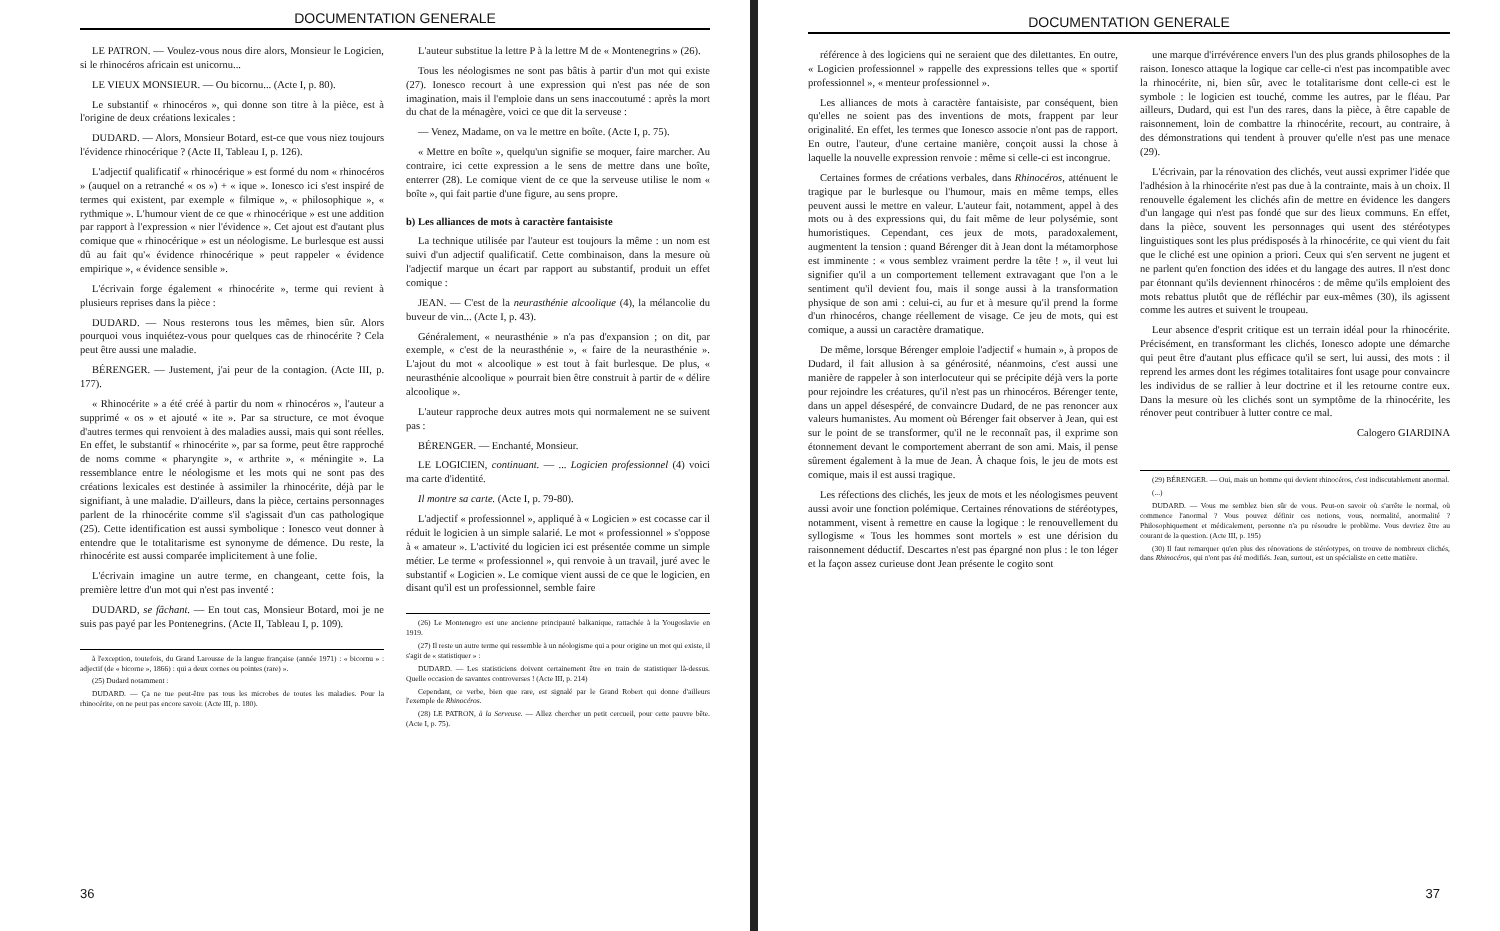DOCUMENTATION GENERALE
LE PATRON. — Voulez-vous nous dire alors, Monsieur le Logicien, si le rhinocéros africain est unicornu...
LE VIEUX MONSIEUR. — Ou bicornu... (Acte I, p. 80).
Le substantif « rhinocéros », qui donne son titre à la pièce, est à l'origine de deux créations lexicales :
DUDARD. — Alors, Monsieur Botard, est-ce que vous niez toujours l'évidence rhinocérique ? (Acte II, Tableau I, p. 126).
L'adjectif qualificatif « rhinocérique » est formé du nom « rhinocéros » (auquel on a retranché « os ») + « ique ». Ionesco ici s'est inspiré de termes qui existent, par exemple « filmique », « philosophique », « rythmique ». L'humour vient de ce que « rhinocérique » est une addition par rapport à l'expression « nier l'évidence ». Cet ajout est d'autant plus comique que « rhinocérique » est un néologisme. Le burlesque est aussi dû au fait qu'« évidence rhinocérique » peut rappeler « évidence empirique », « évidence sensible ».
L'écrivain forge également « rhinocérite », terme qui revient à plusieurs reprises dans la pièce :
DUDARD. — Nous resterons tous les mêmes, bien sûr. Alors pourquoi vous inquiétez-vous pour quelques cas de rhinocérite ? Cela peut être aussi une maladie.
BÉRENGER. — Justement, j'ai peur de la contagion. (Acte III, p. 177).
« Rhinocérite » a été créé à partir du nom « rhinocéros », l'auteur a supprimé « os » et ajouté « ite ». Par sa structure, ce mot évoque d'autres termes qui renvoient à des maladies aussi, mais qui sont réelles. En effet, le substantif « rhinocérite », par sa forme, peut être rapproché de noms comme « pharyngite », « arthrite », « méningite ». La ressemblance entre le néologisme et les mots qui ne sont pas des créations lexicales est destinée à assimiler la rhinocérite, déjà par le signifiant, à une maladie. D'ailleurs, dans la pièce, certains personnages parlent de la rhinocérite comme s'il s'agissait d'un cas pathologique (25). Cette identification est aussi symbolique : Ionesco veut donner à entendre que le totalitarisme est synonyme de démence. Du reste, la rhinocérite est aussi comparée implicitement à une folie.
L'écrivain imagine un autre terme, en changeant, cette fois, la première lettre d'un mot qui n'est pas inventé :
DUDARD, se fâchant. — En tout cas, Monsieur Botard, moi je ne suis pas payé par les Pontenegrins. (Acte II, Tableau I, p. 109).
à l'exception, toutefois, du Grand Larousse de la langue française (année 1971) : « bicornu » : adjectif (de « bicorne », 1866) : qui a deux cornes ou pointes (rare) ».
(25) Dudard notamment :
DUDARD. — Ça ne tue peut-être pas tous les microbes de toutes les maladies. Pour la rhinocérite, on ne peut pas encore savoir. (Acte III, p. 180).
L'auteur substitue la lettre P à la lettre M de « Montenegrins » (26).
Tous les néologismes ne sont pas bâtis à partir d'un mot qui existe (27). Ionesco recourt à une expression qui n'est pas née de son imagination, mais il l'emploie dans un sens inaccoutumé : après la mort du chat de la ménagère, voici ce que dit la serveuse :
— Venez, Madame, on va le mettre en boîte. (Acte I, p. 75).
« Mettre en boîte », quelqu'un signifie se moquer, faire marcher. Au contraire, ici cette expression a le sens de mettre dans une boîte, enterrer (28). Le comique vient de ce que la serveuse utilise le nom « boîte », qui fait partie d'une figure, au sens propre.
b) Les alliances de mots à caractère fantaisiste
La technique utilisée par l'auteur est toujours la même : un nom est suivi d'un adjectif qualificatif. Cette combinaison, dans la mesure où l'adjectif marque un écart par rapport au substantif, produit un effet comique :
JEAN. — C'est de la neurasthénie alcoolique (4), la mélancolie du buveur de vin... (Acte I, p. 43).
Généralement, « neurasthénie » n'a pas d'expansion ; on dit, par exemple, « c'est de la neurasthénie », « faire de la neurasthénie ». L'ajout du mot « alcoolique » est tout à fait burlesque. De plus, « neurasthénie alcoolique » pourrait bien être construit à partir de « délire alcoolique ».
L'auteur rapproche deux autres mots qui normalement ne se suivent pas :
BÉRENGER. — Enchanté, Monsieur.
LE LOGICIEN, continuant. — ... Logicien professionnel (4) voici ma carte d'identité.
Il montre sa carte. (Acte I, p. 79-80).
L'adjectif « professionnel », appliqué à « Logicien » est cocasse car il réduit le logicien à un simple salarié. Le mot « professionnel » s'oppose à « amateur ». L'activité du logicien ici est présentée comme un simple métier. Le terme « professionnel », qui renvoie à un travail, juré avec le substantif « Logicien ». Le comique vient aussi de ce que le logicien, en disant qu'il est un professionnel, semble faire
(26) Le Montenegro est une ancienne principauté balkanique, rattachée à la Yougoslavie en 1919.
(27) Il reste un autre terme qui ressemble à un néologisme qui a pour origine un mot qui existe, il s'agit de « statistiquer » :
DUDARD. — Les statisticiens doivent certainement être en train de statistiquer là-dessus. Quelle occasion de savantes controverses ! (Acte III, p. 214)
Cependant, ce verbe, bien que rare, est signalé par le Grand Robert qui donne d'ailleurs l'exemple de Rhinocéros.
(28) LE PATRON, à la Serveuse. — Allez chercher un petit cercueil, pour cette pauvre bête. (Acte I, p. 75).
36
DOCUMENTATION GENERALE
référence à des logiciens qui ne seraient que des dilettantes. En outre, « Logicien professionnel » rappelle des expressions telles que « sportif professionnel », « menteur professionnel ».
Les alliances de mots à caractère fantaisiste, par conséquent, bien qu'elles ne soient pas des inventions de mots, frappent par leur originalité. En effet, les termes que Ionesco associe n'ont pas de rapport. En outre, l'auteur, d'une certaine manière, conçoit aussi la chose à laquelle la nouvelle expression renvoie : même si celle-ci est incongrue.
Certaines formes de créations verbales, dans Rhinocéros, atténuent le tragique par le burlesque ou l'humour, mais en même temps, elles peuvent aussi le mettre en valeur. L'auteur fait, notamment, appel à des mots ou à des expressions qui, du fait même de leur polysémie, sont humoristiques. Cependant, ces jeux de mots, paradoxalement, augmentent la tension : quand Bérenger dit à Jean dont la métamorphose est imminente : « vous semblez vraiment perdre la tête ! », il veut lui signifier qu'il a un comportement tellement extravagant que l'on a le sentiment qu'il devient fou, mais il songe aussi à la transformation physique de son ami : celui-ci, au fur et à mesure qu'il prend la forme d'un rhinocéros, change réellement de visage. Ce jeu de mots, qui est comique, a aussi un caractère dramatique.
De même, lorsque Bérenger emploie l'adjectif « humain », à propos de Dudard, il fait allusion à sa générosité, néanmoins, c'est aussi une manière de rappeler à son interlocuteur qui se précipite déjà vers la porte pour rejoindre les créatures, qu'il n'est pas un rhinocéros. Bérenger tente, dans un appel désespéré, de convaincre Dudard, de ne pas renoncer aux valeurs humanistes. Au moment où Bérenger fait observer à Jean, qui est sur le point de se transformer, qu'il ne le reconnaît pas, il exprime son étonnement devant le comportement aberrant de son ami. Mais, il pense sûrement également à la mue de Jean. À chaque fois, le jeu de mots est comique, mais il est aussi tragique.
Les réfections des clichés, les jeux de mots et les néologismes peuvent aussi avoir une fonction polémique. Certaines rénovations de stéréotypes, notamment, visent à remettre en cause la logique : le renouvellement du syllogisme « Tous les hommes sont mortels » est une dérision du raisonnement déductif. Descartes n'est pas épargné non plus : le ton léger et la façon assez curieuse dont Jean présente le cogito sont
une marque d'irrévérence envers l'un des plus grands philosophes de la raison. Ionesco attaque la logique car celle-ci n'est pas incompatible avec la rhinocérite, ni, bien sûr, avec le totalitarisme dont celle-ci est le symbole : le logicien est touché, comme les autres, par le fléau. Par ailleurs, Dudard, qui est l'un des rares, dans la pièce, à être capable de raisonnement, loin de combattre la rhinocérite, recourt, au contraire, à des démonstrations qui tendent à prouver qu'elle n'est pas une menace (29).
L'écrivain, par la rénovation des clichés, veut aussi exprimer l'idée que l'adhésion à la rhinocérite n'est pas due à la contrainte, mais à un choix. Il renouvelle également les clichés afin de mettre en évidence les dangers d'un langage qui n'est pas fondé que sur des lieux communs. En effet, dans la pièce, souvent les personnages qui usent des stéréotypes linguistiques sont les plus prédisposés à la rhinocérite, ce qui vient du fait que le cliché est une opinion a priori. Ceux qui s'en servent ne jugent et ne parlent qu'en fonction des idées et du langage des autres. Il n'est donc par étonnant qu'ils deviennent rhinocéros : de même qu'ils emploient des mots rebattus plutôt que de réfléchir par eux-mêmes (30), ils agissent comme les autres et suivent le troupeau.
Leur absence d'esprit critique est un terrain idéal pour la rhinocérite. Précisément, en transformant les clichés, Ionesco adopte une démarche qui peut être d'autant plus efficace qu'il se sert, lui aussi, des mots : il reprend les armes dont les régimes totalitaires font usage pour convaincre les individus de se rallier à leur doctrine et il les retourne contre eux. Dans la mesure où les clichés sont un symptôme de la rhinocérite, les rénover peut contribuer à lutter contre ce mal.
Calogero GIARDINA
(29) BÉRENGER. — Oui, mais un homme qui devient rhinocéros, c'est indiscutablement anormal.
(...)
DUDARD. — Vous me semblez bien sûr de vous. Peut-on savoir où s'arrête le normal, où commence l'anormal ? Vous pouvez définir ces notions, vous, normalité, anormalité ? Philosophiquement et médicalement, personne n'a pu résoudre le problème. Vous devriez être au courant de la question. (Acte III, p. 195)
(30) Il faut remarquer qu'en plus des rénovations de stéréotypes, on trouve de nombreux clichés, dans Rhinocéros, qui n'ont pas été modifiés. Jean, surtout, est un spécialiste en cette matière.
37